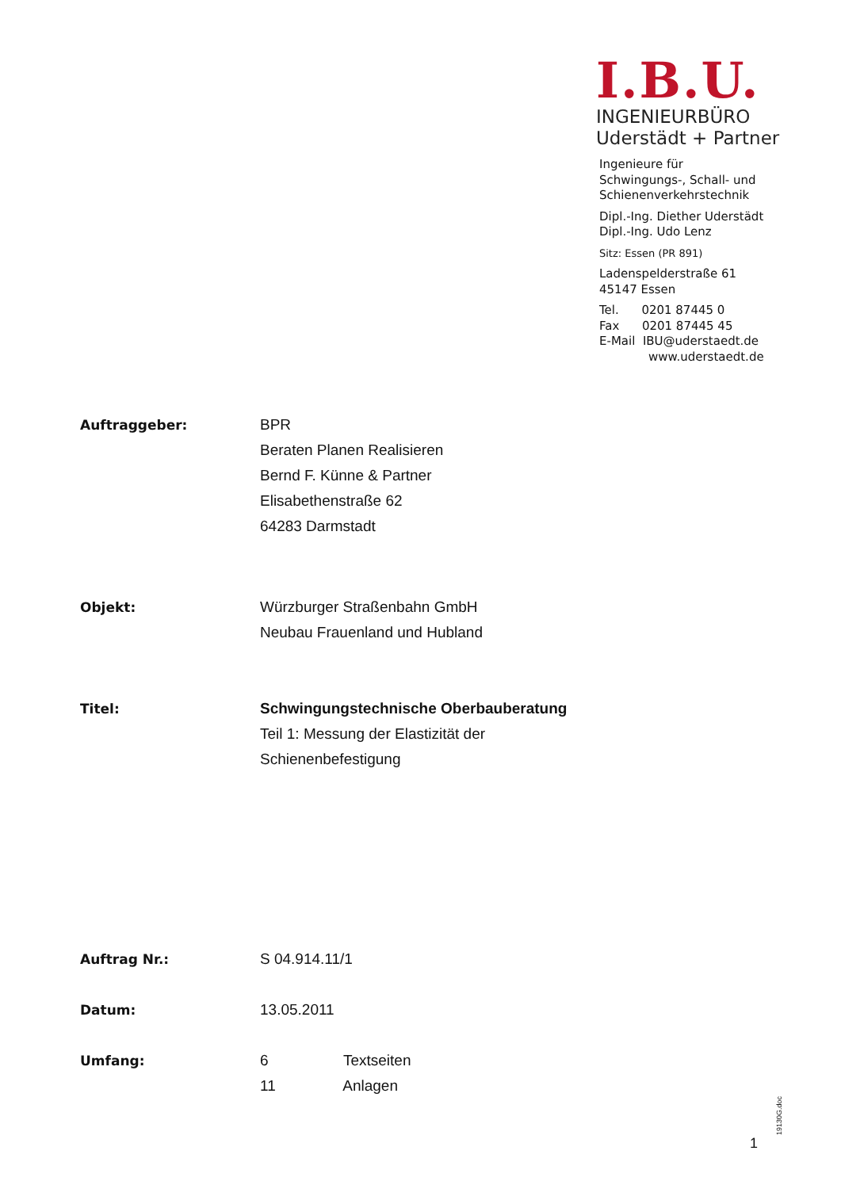I.B.U.
INGENIEURBÜRO
Uderstädt + Partner
Ingenieure für
Schwingungs-, Schall- und
Schienenverkehrstechnik
Dipl.-Ing. Diether Uderstädt
Dipl.-Ing. Udo Lenz
Sitz: Essen (PR 891)
Ladenspelderstraße 61
45147 Essen
Tel. 0201 87445 0
Fax 0201 87445 45
E-Mail IBU@uderstaedt.de
www.uderstaedt.de
Auftraggeber: BPR
Beraten Planen Realisieren
Bernd F. Künne & Partner
Elisabethenstraße 62
64283 Darmstadt
Objekt: Würzburger Straßenbahn GmbH
Neubau Frauenland und Hubland
Titel: Schwingungstechnische Oberbauberatung
Teil 1: Messung der Elastizität der
Schienenbefestigung
Auftrag Nr.: S 04.914.11/1
Datum: 13.05.2011
Umfang: 6 Textseiten
11 Anlagen
1 19130G.doc